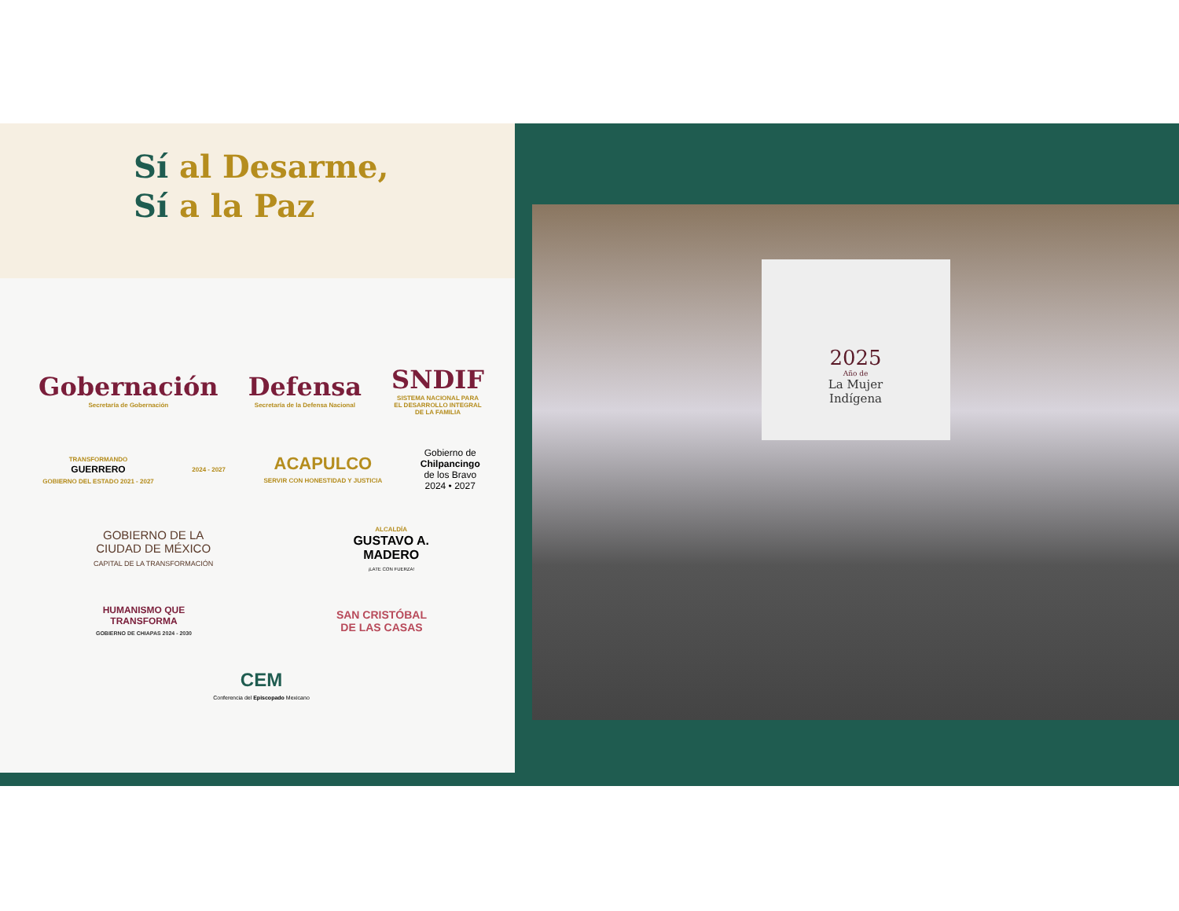Sí al Desarme,
Sí a la Paz
Gobernación
Secretaría de Gobernación
Defensa
Secretaría de la Defensa Nacional
SNDIF
SISTEMA NACIONAL PARA
EL DESARROLLO INTEGRAL
DE LA FAMILIA
TRANSFORMANDO
GUERRERO
GOBIERNO DEL ESTADO 2021 - 2027
2024 - 2027
ACAPULCO
SERVIR CON HONESTIDAD Y JUSTICIA
Gobierno de
Chilpancingo
de los Bravo
2024 • 2027
GOBIERNO DE LA
CIUDAD DE MÉXICO
CAPITAL DE LA TRANSFORMACIÓN
ALCALDÍA
GUSTAVO A.
MADERO
¡LATE CON FUERZA!
HUMANISMO QUE
TRANSFORMA
GOBIERNO DE CHIAPAS 2024 - 2030
SAN CRISTÓBAL
DE LAS CASAS
CEM
Conferencia del Episcopado Mexicano
2025
Año de
La Mujer
Indígena